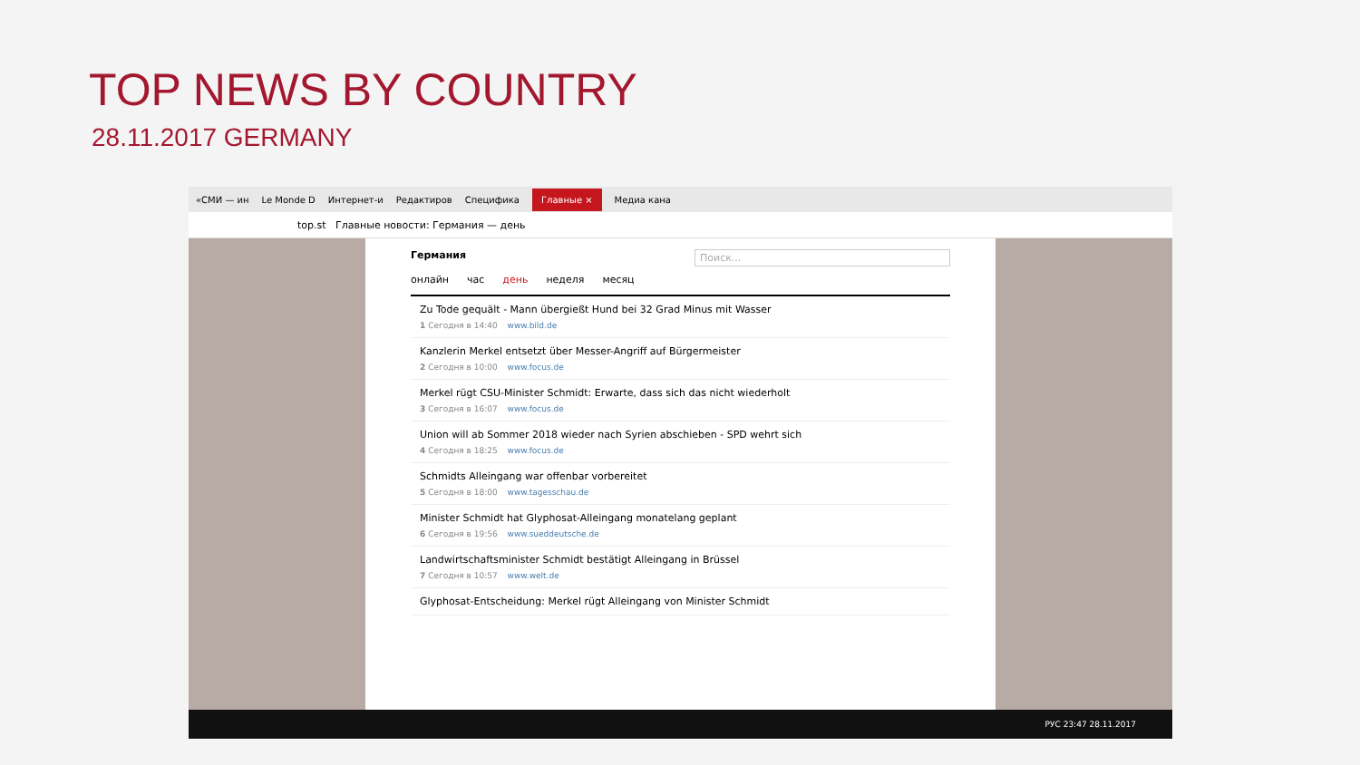TOP NEWS BY COUNTRY
28.11.2017 GERMANY
«СМИ — ин Le Monde D Интернет-и Редактиров Специфика Главные × Медиа кана
top.st Главные новости: Германия — день
Германия Поиск...
онлайн час день неделя месяц
Zu Tode gequält - Mann übergießt Hund bei 32 Grad Minus mit Wasser
1 Сегодня в 14:40 www.bild.de
Kanzlerin Merkel entsetzt über Messer-Angriff auf Bürgermeister
2 Сегодня в 10:00 www.focus.de
Merkel rügt CSU-Minister Schmidt: Erwarte, dass sich das nicht wiederholt
3 Сегодня в 16:07 www.focus.de
Union will ab Sommer 2018 wieder nach Syrien abschieben - SPD wehrt sich
4 Сегодня в 18:25 www.focus.de
Schmidts Alleingang war offenbar vorbereitet
5 Сегодня в 18:00 www.tagesschau.de
Minister Schmidt hat Glyphosat-Alleingang monatelang geplant
6 Сегодня в 19:56 www.sueddeutsche.de
Landwirtschaftsminister Schmidt bestätigt Alleingang in Brüssel
7 Сегодня в 10:57 www.welt.de
Glyphosat-Entscheidung: Merkel rügt Alleingang von Minister Schmidt
РУС 23:47 28.11.2017